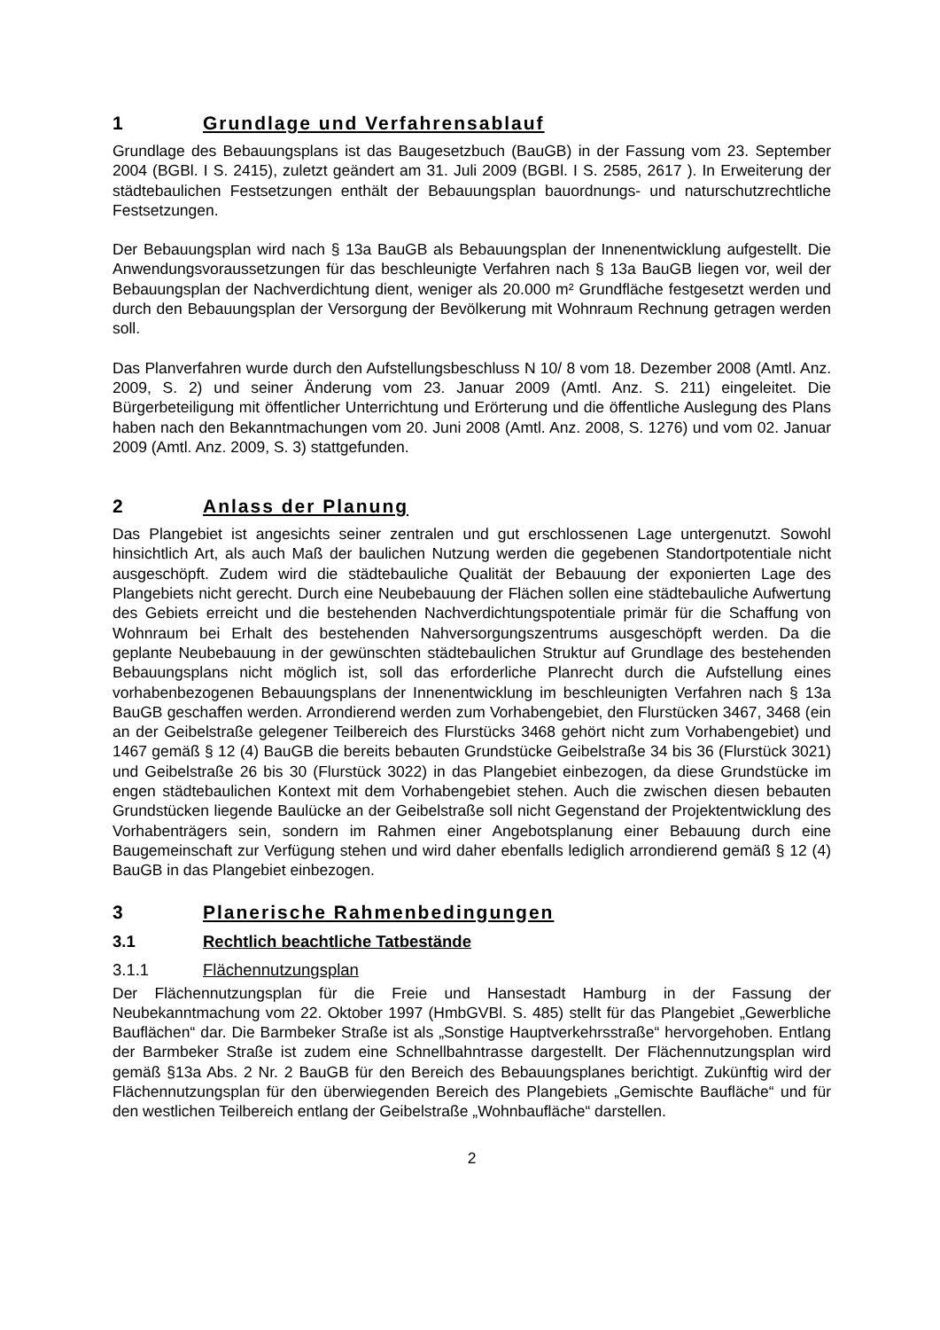1 Grundlage und Verfahrensablauf
Grundlage des Bebauungsplans ist das Baugesetzbuch (BauGB) in der Fassung vom 23. September 2004 (BGBl. I S. 2415), zuletzt geändert am 31. Juli 2009 (BGBl. I S. 2585, 2617 ). In Erweiterung der städtebaulichen Festsetzungen enthält der Bebauungsplan bauordnungs- und naturschutzrechtliche Festsetzungen.
Der Bebauungsplan wird nach § 13a BauGB als Bebauungsplan der Innenentwicklung aufgestellt. Die Anwendungsvoraussetzungen für das beschleunigte Verfahren nach § 13a BauGB liegen vor, weil der Bebauungsplan der Nachverdichtung dient, weniger als 20.000 m² Grundfläche festgesetzt werden und durch den Bebauungsplan der Versorgung der Bevölkerung mit Wohnraum Rechnung getragen werden soll.
Das Planverfahren wurde durch den Aufstellungsbeschluss N 10/ 8 vom 18. Dezember 2008 (Amtl. Anz. 2009, S. 2) und seiner Änderung vom 23. Januar 2009 (Amtl. Anz. S. 211) eingeleitet. Die Bürgerbeteiligung mit öffentlicher Unterrichtung und Erörterung und die öffentliche Auslegung des Plans haben nach den Bekanntmachungen vom 20. Juni 2008 (Amtl. Anz. 2008, S. 1276) und vom 02. Januar 2009 (Amtl. Anz. 2009, S. 3) stattgefunden.
2 Anlass der Planung
Das Plangebiet ist angesichts seiner zentralen und gut erschlossenen Lage untergenutzt. Sowohl hinsichtlich Art, als auch Maß der baulichen Nutzung werden die gegebenen Standortpotentiale nicht ausgeschöpft. Zudem wird die städtebauliche Qualität der Bebauung der exponierten Lage des Plangebiets nicht gerecht. Durch eine Neubebauung der Flächen sollen eine städtebauliche Aufwertung des Gebiets erreicht und die bestehenden Nachverdichtungspotentiale primär für die Schaffung von Wohnraum bei Erhalt des bestehenden Nahversorgungszentrums ausgeschöpft werden. Da die geplante Neubebauung in der gewünschten städtebaulichen Struktur auf Grundlage des bestehenden Bebauungsplans nicht möglich ist, soll das erforderliche Planrecht durch die Aufstellung eines vorhabenbezogenen Bebauungsplans der Innenentwicklung im beschleunigten Verfahren nach § 13a BauGB geschaffen werden. Arrondierend werden zum Vorhabengebiet, den Flurstücken 3467, 3468 (ein an der Geibelstraße gelegener Teilbereich des Flurstücks 3468 gehört nicht zum Vorhabengebiet) und 1467 gemäß § 12 (4) BauGB die bereits bebauten Grundstücke Geibelstraße 34 bis 36 (Flurstück 3021) und Geibelstraße 26 bis 30 (Flurstück 3022) in das Plangebiet einbezogen, da diese Grundstücke im engen städtebaulichen Kontext mit dem Vorhabengebiet stehen. Auch die zwischen diesen bebauten Grundstücken liegende Baulücke an der Geibelstraße soll nicht Gegenstand der Projektentwicklung des Vorhabenträgers sein, sondern im Rahmen einer Angebotsplanung einer Bebauung durch eine Baugemeinschaft zur Verfügung stehen und wird daher ebenfalls lediglich arrondierend gemäß § 12 (4) BauGB in das Plangebiet einbezogen.
3 Planerische Rahmenbedingungen
3.1 Rechtlich beachtliche Tatbestände
3.1.1 Flächennutzungsplan
Der Flächennutzungsplan für die Freie und Hansestadt Hamburg in der Fassung der Neubekanntmachung vom 22. Oktober 1997 (HmbGVBl. S. 485) stellt für das Plangebiet „Gewerbliche Bauflächen“ dar. Die Barmbeker Straße ist als „Sonstige Hauptverkehrsstraße“ hervorgehoben. Entlang der Barmbeker Straße ist zudem eine Schnellbahntrasse dargestellt. Der Flächennutzungsplan wird gemäß §13a Abs. 2 Nr. 2 BauGB für den Bereich des Bebauungsplanes berichtigt. Zukünftig wird der Flächennutzungsplan für den überwiegenden Bereich des Plangebiets „Gemischte Baufläche“ und für den westlichen Teilbereich entlang der Geibelstraße „Wohnbaufläche“ darstellen.
2